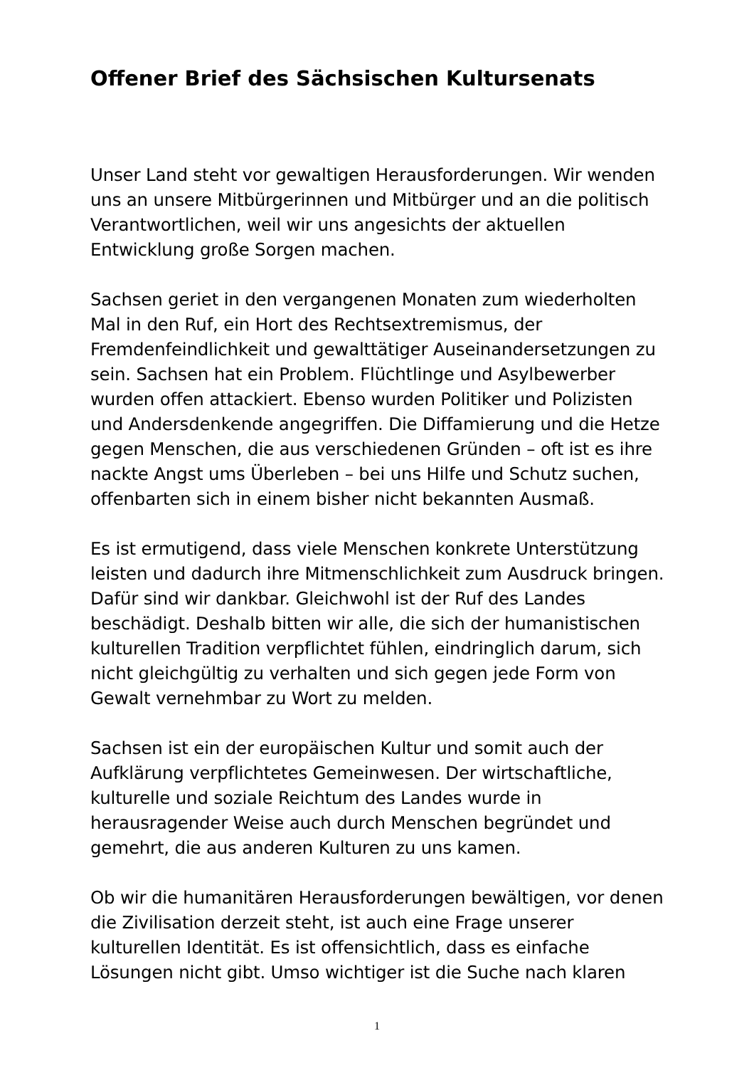Offener Brief des Sächsischen Kultursenats
Unser Land steht vor gewaltigen Herausforderungen. Wir wenden uns an unsere Mitbürgerinnen und Mitbürger und an die politisch Verantwortlichen, weil wir uns angesichts der aktuellen Entwicklung große Sorgen machen.
Sachsen geriet in den vergangenen Monaten zum wiederholten Mal in den Ruf, ein Hort des Rechtsextremismus, der Fremdenfeindlichkeit und gewalttätiger Auseinandersetzungen zu sein. Sachsen hat ein Problem. Flüchtlinge und Asylbewerber wurden offen attackiert. Ebenso wurden Politiker und Polizisten und Andersdenkende angegriffen. Die Diffamierung und die Hetze gegen Menschen, die aus verschiedenen Gründen – oft ist es ihre nackte Angst ums Überleben – bei uns Hilfe und Schutz suchen, offenbarten sich in einem bisher nicht bekannten Ausmaß.
Es ist ermutigend, dass viele Menschen konkrete Unterstützung leisten und dadurch ihre Mitmenschlichkeit zum Ausdruck bringen. Dafür sind wir dankbar. Gleichwohl ist der Ruf des Landes beschädigt. Deshalb bitten wir alle, die sich der humanistischen kulturellen Tradition verpflichtet fühlen, eindringlich darum, sich nicht gleichgültig zu verhalten und sich gegen jede Form von Gewalt vernehmbar zu Wort zu melden.
Sachsen ist ein der europäischen Kultur und somit auch der Aufklärung verpflichtetes Gemeinwesen. Der wirtschaftliche, kulturelle und soziale Reichtum des Landes wurde in herausragender Weise auch durch Menschen begründet und gemehrt, die aus anderen Kulturen zu uns kamen.
Ob wir die humanitären Herausforderungen bewältigen, vor denen die Zivilisation derzeit steht, ist auch eine Frage unserer kulturellen Identität. Es ist offensichtlich, dass es einfache Lösungen nicht gibt. Umso wichtiger ist die Suche nach klaren
1